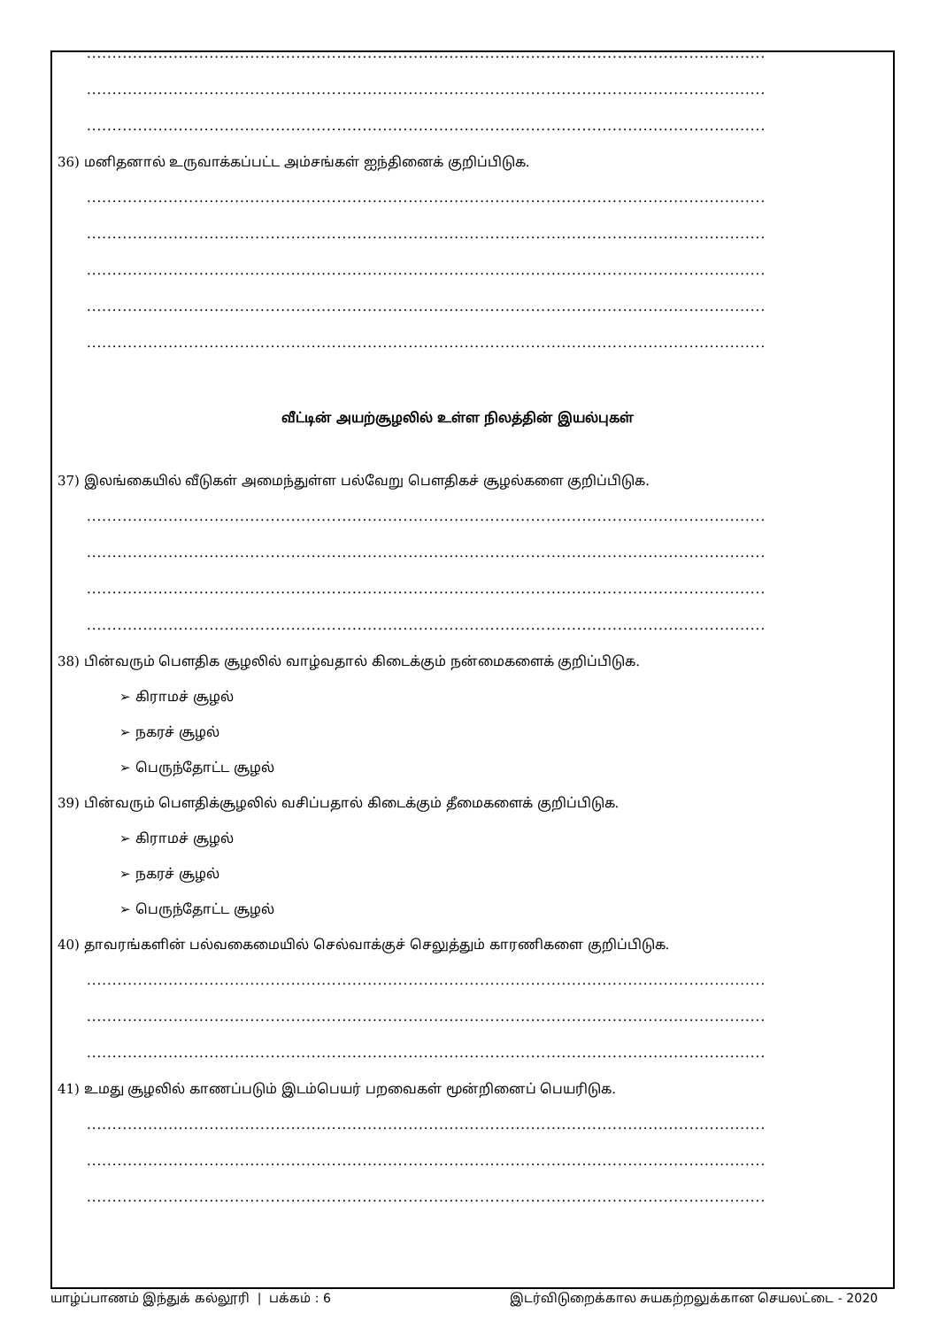.....................................................................................................................................
.....................................................................................................................................
.....................................................................................................................................
36) மனிதனால் உருவாக்கப்பட்ட அம்சங்கள் ஐந்தினைக் குறிப்பிடுக.
.....................................................................................................................................
.....................................................................................................................................
.....................................................................................................................................
.....................................................................................................................................
.....................................................................................................................................
வீட்டின் அயற்சூழலில் உள்ள நிலத்தின் இயல்புகள்
37) இலங்கையில் வீடுகள் அமைந்துள்ள பல்வேறு பௌதிகச் சூழல்களை குறிப்பிடுக.
.....................................................................................................................................
.....................................................................................................................................
.....................................................................................................................................
.....................................................................................................................................
38) பின்வரும் பௌதிக சூழலில் வாழ்வதால் கிடைக்கும் நன்மைகளைக் குறிப்பிடுக.
➢ கிராமச் சூழல்
➢ நகரச் சூழல்
➢ பெருந்தோட்ட சூழல்
39) பின்வரும் பௌதிக்சூழலில் வசிப்பதால் கிடைக்கும் தீமைகளைக் குறிப்பிடுக.
➢ கிராமச் சூழல்
➢ நகரச் சூழல்
➢ பெருந்தோட்ட சூழல்
40) தாவரங்களின் பல்வகைமையில் செல்வாக்குச் செலுத்தும் காரணிகளை குறிப்பிடுக.
.....................................................................................................................................
.....................................................................................................................................
.....................................................................................................................................
41) உமது சூழலில் காணப்படும் இடம்பெயர் பறவைகள் மூன்றினைப் பெயரிடுக.
.....................................................................................................................................
.....................................................................................................................................
.....................................................................................................................................
யாழ்ப்பாணம் இந்துக் கல்லூரி | பக்கம் : 6 இடர்விடுறைக்கால சுயகற்றலுக்கான செயலட்டை - 2020